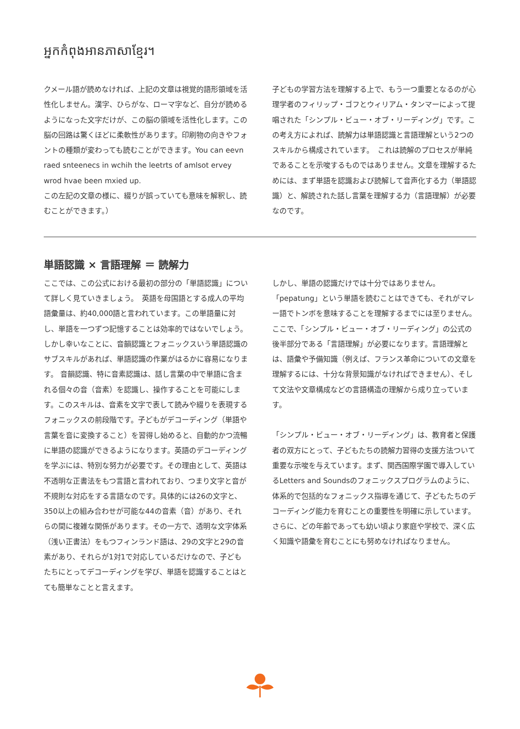អ្នកកំពុងអានភាសាខ្មែរ។
クメール語が読めなければ、上記の文章は視覚的語形領域を活性化しません。漢字、ひらがな、ローマ字など、自分が読めるようになった文字だけが、この脳の領域を活性化します。この脳の回路は驚くほどに柔軟性があります。印刷物の向きやフォントの種類が変わっても読むことができます。You can eevn raed snteenecs in wchih the leetrts of amlsot ervey wrod hvae been mxied up.
この左記の文章の様に、綴りが誤っていても意味を解釈し、読むことができます。）
子どもの学習方法を理解する上で、もう一つ重要となるのが心理学者のフィリップ・ゴフとウィリアム・タンマーによって提唱された「シンプル・ビュー・オブ・リーディング」です。この考え方によれば、読解力は単語認識と言語理解という2つのスキルから構成されています。　これは読解のプロセスが単純であることを示唆するものではありません。文章を理解するためには、まず単語を認識および読解して音声化する力（単語認識）と、解読された話し言葉を理解する力（言語理解）が必要なのです。
単語認識 × 言語理解 ＝ 読解力
ここでは、この公式における最初の部分の「単語認識」について詳しく見ていきましょう。　英語を母国語とする成人の平均語彙量は、約40,000語と言われています。この単語量に対し、単語を一つずつ記憶することは効率的ではないでしょう。しかし幸いなことに、音韻認識とフォニックスいう単語認識のサブスキルがあれば、単語認識の作業がはるかに容易になります。 音韻認識、特に音素認識は、話し言葉の中で単語に含まれる個々の音（音素）を認識し、操作することを可能にします。このスキルは、音素を文字で表して読みや綴りを表現するフォニックスの前段階です。子どもがデコーディング（単語や言葉を音に変換すること）を習得し始めると、自動的かつ流暢に単語の認識ができるようになります。英語のデコーディングを学ぶには、特別な努力が必要です。その理由として、英語は不透明な正書法をもつ言語と言われており、つまり文字と音が不規則な対応をする言語なのです。具体的には26の文字と、350以上の組み合わせが可能な44の音素（音）があり、それらの間に複雑な関係があります。その一方で、透明な文字体系（浅い正書法）をもつフィンランド語は、29の文字と29の音素があり、それらが1対1で対応しているだけなので、子どもたちにとってデコーディングを学び、単語を認識することはとても簡単なことと言えます。
しかし、単語の認識だけでは十分ではありません。
「pepatung」という単語を読むことはできても、それがマレー語でトンボを意味することを理解するまでには至りません。ここで、「シンプル・ビュー・オブ・リーディング」の公式の後半部分である「言語理解」が必要になります。言語理解とは、語彙や予備知識（例えば、フランス革命についての文章を理解するには、十分な背景知識がなければできません）、そして文法や文章構成などの言語構造の理解から成り立っています。
「シンプル・ビュー・オブ・リーディング」は、教育者と保護者の双方にとって、子どもたちの読解力習得の支援方法ついて重要な示唆を与えています。まず、関西国際学園で導入しているLetters and Soundsのフォニックスプログラムのように、体系的で包括的なフォニックス指導を通じて、子どもたちのデコーディング能力を育むことの重要性を明確に示しています。さらに、どの年齢であっても幼い頃より家庭や学校で、深く広く知識や語彙を育むことにも努めなければなりません。